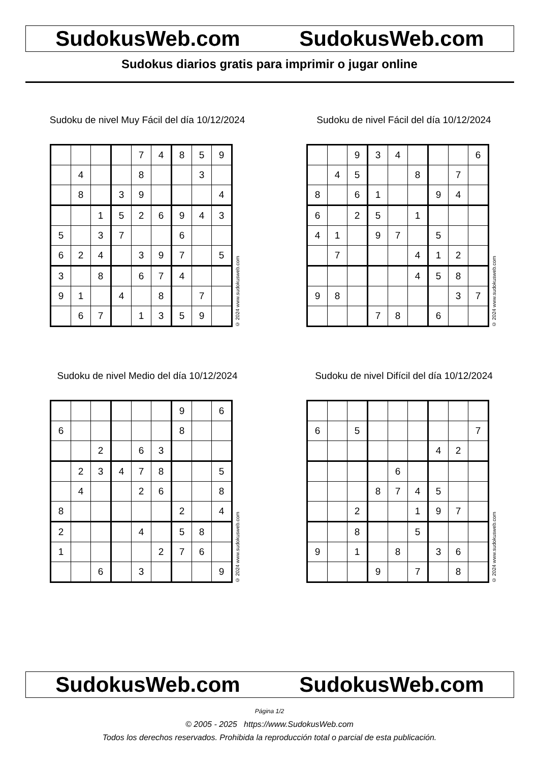SudokusWeb.com SudokusWeb.com
Sudokus diarios gratis para imprimir o jugar online
Sudoku de nivel Muy Fácil del día 10/12/2024
| | | | | 7 | 4 | 8 | 5 | 9 |
| | 4 | | | 8 | | | 3 | |
| | 8 | | 3 | 9 | | | | 4 |
| | | 1 | 5 | 2 | 6 | 9 | 4 | 3 |
| 5 | | 3 | 7 | | | 6 | | |
| 6 | 2 | 4 | | 3 | 9 | 7 | | 5 |
| 3 | | 8 | | 6 | 7 | 4 | | |
| 9 | 1 | | 4 | | 8 | | 7 | |
| | 6 | 7 | | 1 | 3 | 5 | 9 | |
© 2024 www.sudokusweb.com
Sudoku de nivel Fácil del día 10/12/2024
| | | 9 | 3 | 4 | | | | 6 |
| | 4 | 5 | | | 8 | | 7 | |
| 8 | | 6 | 1 | | | 9 | 4 | |
| 6 | | 2 | 5 | | 1 | | | |
| 4 | 1 | | 9 | 7 | | 5 | | |
| | 7 | | | | 4 | 1 | 2 | |
| | | | | | 4 | 5 | 8 | |
| 9 | 8 | | | | | | 3 | 7 |
| | | | 7 | 8 | | 6 | | |
© 2024 www.sudokusweb.com
Sudoku de nivel Medio del día 10/12/2024
| | | | | | | 9 | | 6 |
| 6 | | | | | | 8 | | |
| | | 2 | | 6 | 3 | | | |
| | 2 | 3 | 4 | 7 | 8 | | | 5 |
| | 4 | | | 2 | 6 | | | 8 |
| 8 | | | | | | 2 | | 4 |
| 2 | | | | 4 | | 5 | 8 | |
| 1 | | | | | 2 | 7 | 6 | |
| | | 6 | | 3 | | | | 9 |
© 2024 www.sudokusweb.com
Sudoku de nivel Difícil del día 10/12/2024
| 6 | | 5 | | | | | | 7 |
| | | | | | | 4 | 2 | |
| | | | | 6 | | | | |
| | | | 8 | 7 | 4 | 5 | | |
| | | 2 | | | 1 | 9 | 7 | |
| | | 8 | | | 5 | | | |
| 9 | | 1 | | 8 | | 3 | 6 | |
| | | | 9 | | 7 | | 8 | |
© 2024 www.sudokusweb.com
SudokusWeb.com SudokusWeb.com
Página 1/2
© 2005 - 2025 https://www.SudokusWeb.com
Todos los derechos reservados. Prohibida la reproducción total o parcial de esta publicación.